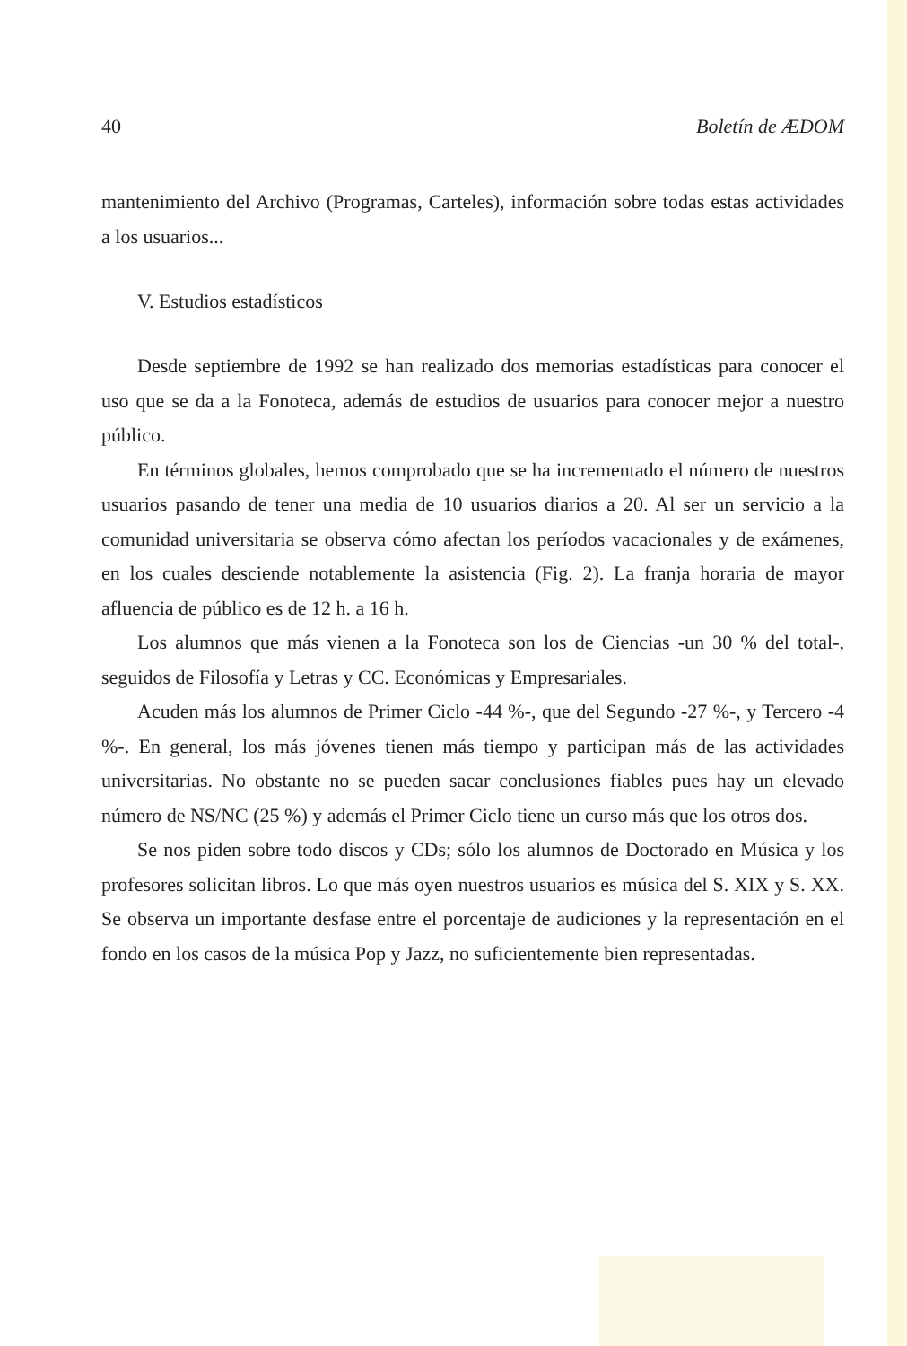40 Boletín de ÆDOM
mantenimiento del Archivo (Programas, Carteles), información sobre todas estas actividades a los usuarios...
V. Estudios estadísticos
Desde septiembre de 1992 se han realizado dos memorias estadísticas para conocer el uso que se da a la Fonoteca, además de estudios de usuarios para conocer mejor a nuestro público.
En términos globales, hemos comprobado que se ha incrementado el número de nuestros usuarios pasando de tener una media de 10 usuarios diarios a 20. Al ser un servicio a la comunidad universitaria se observa cómo afectan los períodos vacacionales y de exámenes, en los cuales desciende notablemente la asistencia (Fig. 2). La franja horaria de mayor afluencia de público es de 12 h. a 16 h.
Los alumnos que más vienen a la Fonoteca son los de Ciencias -un 30 % del total-, seguidos de Filosofía y Letras y CC. Económicas y Empresariales.
Acuden más los alumnos de Primer Ciclo -44 %-, que del Segundo -27 %-, y Tercero -4 %-. En general, los más jóvenes tienen más tiempo y participan más de las actividades universitarias. No obstante no se pueden sacar conclusiones fiables pues hay un elevado número de NS/NC (25 %) y además el Primer Ciclo tiene un curso más que los otros dos.
Se nos piden sobre todo discos y CDs; sólo los alumnos de Doctorado en Música y los profesores solicitan libros. Lo que más oyen nuestros usuarios es música del S. XIX y S. XX. Se observa un importante desfase entre el porcentaje de audiciones y la representación en el fondo en los casos de la música Pop y Jazz, no suficientemente bien representadas.